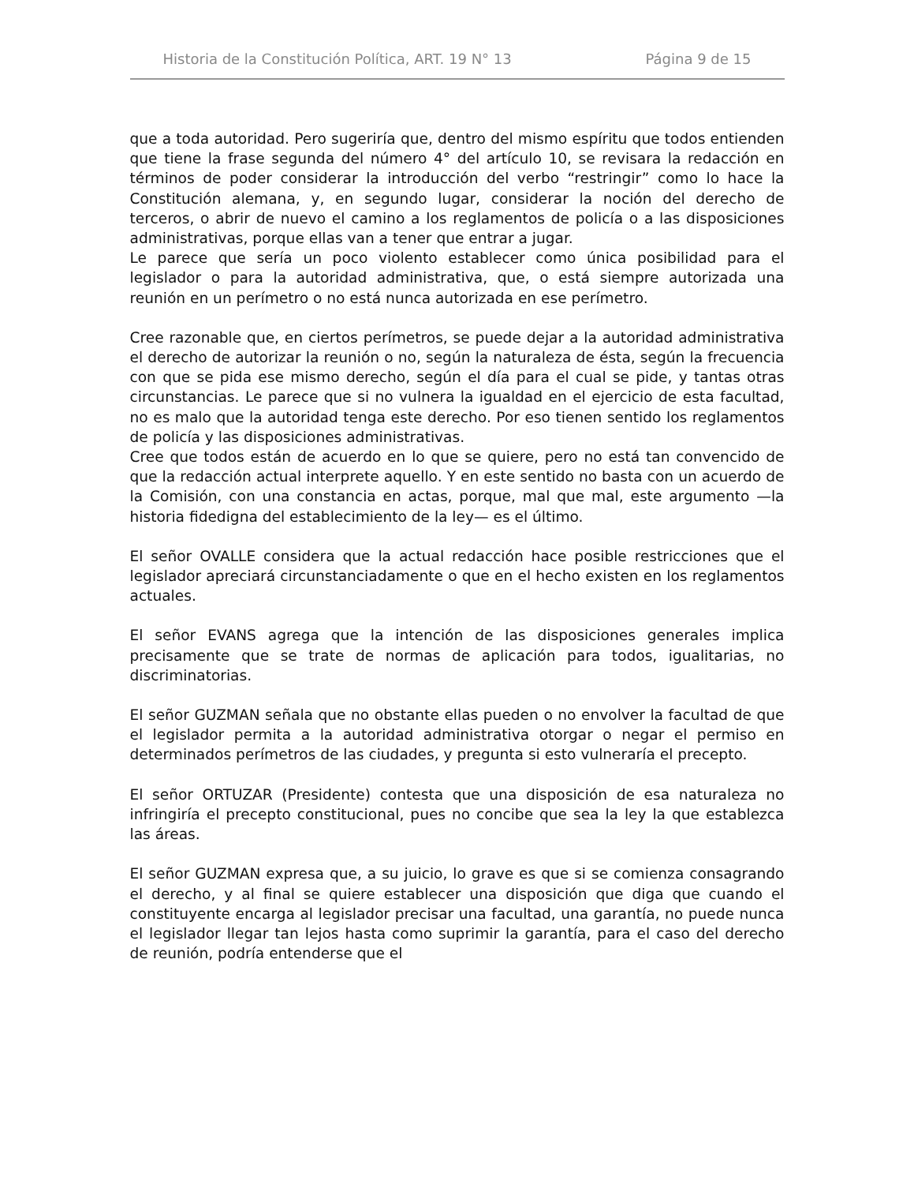Historia de la Constitución Política, ART. 19 N° 13 Página 9 de 15
que a toda autoridad. Pero sugeriría que, dentro del mismo espíritu que todos entienden que tiene la frase segunda del número 4° del artículo 10, se revisara la redacción en términos de poder considerar la introducción del verbo “restringir” como lo hace la Constitución alemana, y, en segundo lugar, considerar la noción del derecho de terceros, o abrir de nuevo el camino a los reglamentos de policía o a las disposiciones administrativas, porque ellas van a tener que entrar a jugar.
Le parece que sería un poco violento establecer como única posibilidad para el legislador o para la autoridad administrativa, que, o está siempre autorizada una reunión en un perímetro o no está nunca autorizada en ese perímetro.
Cree razonable que, en ciertos perímetros, se puede dejar a la autoridad administrativa el derecho de autorizar la reunión o no, según la naturaleza de ésta, según la frecuencia con que se pida ese mismo derecho, según el día para el cual se pide, y tantas otras circunstancias. Le parece que si no vulnera la igualdad en el ejercicio de esta facultad, no es malo que la autoridad tenga este derecho. Por eso tienen sentido los reglamentos de policía y las disposiciones administrativas.
Cree que todos están de acuerdo en lo que se quiere, pero no está tan convencido de que la redacción actual interprete aquello. Y en este sentido no basta con un acuerdo de la Comisión, con una constancia en actas, porque, mal que mal, este argumento —la historia fidedigna del establecimiento de la ley— es el último.
El señor OVALLE considera que la actual redacción hace posible restricciones que el legislador apreciará circunstanciadamente o que en el hecho existen en los reglamentos actuales.
El señor EVANS agrega que la intención de las disposiciones generales implica precisamente que se trate de normas de aplicación para todos, igualitarias, no discriminatorias.
El señor GUZMAN señala que no obstante ellas pueden o no envolver la facultad de que el legislador permita a la autoridad administrativa otorgar o negar el permiso en determinados perímetros de las ciudades, y pregunta si esto vulneraría el precepto.
El señor ORTUZAR (Presidente) contesta que una disposición de esa naturaleza no infringiría el precepto constitucional, pues no concibe que sea la ley la que establezca las áreas.
El señor GUZMAN expresa que, a su juicio, lo grave es que si se comienza consagrando el derecho, y al final se quiere establecer una disposición que diga que cuando el constituyente encarga al legislador precisar una facultad, una garantía, no puede nunca el legislador llegar tan lejos hasta como suprimir la garantía, para el caso del derecho de reunión, podría entenderse que el